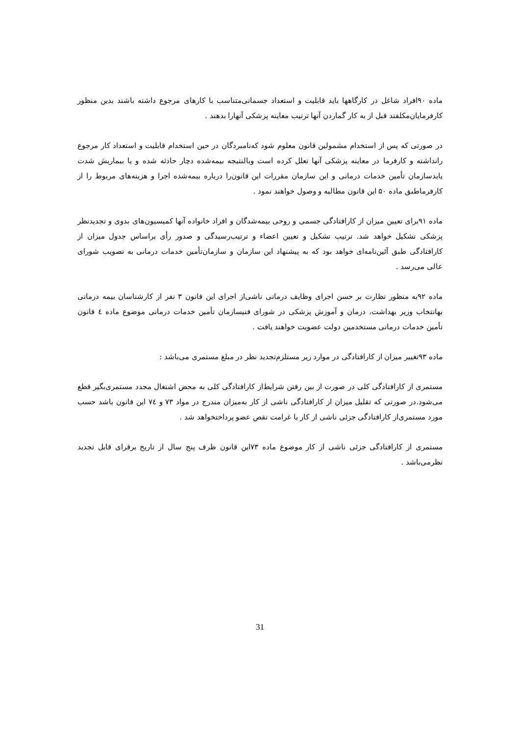ماده ۹۰افراد شاغل در کارگاهها باید قابلیت و استعداد جسمانی‌متناسب با کارهای مرجوع داشته باشند بدین منظور کارفرمایان‌مکلفند قبل از به کار گماردن آنها ترتیب معاینه پزشکی آنهارا بدهند .
در صورتی که پس از استخدام مشمولین قانون معلوم شود که‌نامبردگان در حین استخدام قابلیت و استعداد کار مرجوع رانداشته و کارفرما در معاینه پزشکی آنها تعلل کرده است وبالنتیجه بیمه‌شده دچار حادثه شده و یا بیماریش شدت یابدسازمان تأمین خدمات درمانی و این سازمان مقررات این قانون‌را درباره بیمه‌شده اجرا و هزینه‌های مربوط را از کارفرماطبق ماده ۵۰ این قانون مطالبه و وصول خواهند نمود .
ماده ۹۱برای تعیین میزان از کارافتادگی جسمی و روحی بیمه‌شدگان و افراد خانواده آنها کمیسیون‌های بدوی و تجدیدنظر پزشکی تشکیل خواهد شد. ترتیب تشکیل و تعیین اعضاء و ترتیب‌رسیدگی و صدور رأی براساس جدول میزان از کارافتادگی طبق آئین‌نامه‌ای خواهد بود که به پیشنهاد این سازمان و سازمان‌تأمین خدمات درمانی به تصویب شورای عالی می‌رسد .
ماده ۹۲به منظور نظارت بر حسن اجرای وظایف درمانی ناشی‌از اجرای این قانون ۳ نفر از کارشناسان بیمه درمانی بهانتخاب وزیر بهداشت، درمان و آموزش پزشکی در شورای فنیسازمان تأمین خدمات درمانی موضوع ماده ٤ قانون تأمین خدمات درمانی مستخدمین دولت عضویت خواهند یافت .
ماده ۹۳تغییر میزان از کارافتادگی در موارد زیر مستلزم‌تجدید نظر در مبلغ مستمری می‌باشد :
مستمری از کارافتادگی کلی در صورت از بین رفتن شرایط‌از کارافتادگی کلی به محض اشتغال مجدد مستمری‌بگیر قطع می‌شود.در صورتی که تقلیل میزان از کارافتادگی ناشی از کار به‌میزان مندرج در مواد ۷۳ و ٧٤ این قانون باشد حسب مورد مستمری‌از کارافتادگی جزئی ناشی از کار یا غرامت نقص عضو پرداختخواهد شد .
مستمری از کارافتادگی جزئی ناشی از کار موضوع ماده ۷۳این قانون ظرف پنج سال از تاریخ برقرای قابل تجدید نظرمی‌باشد .
31